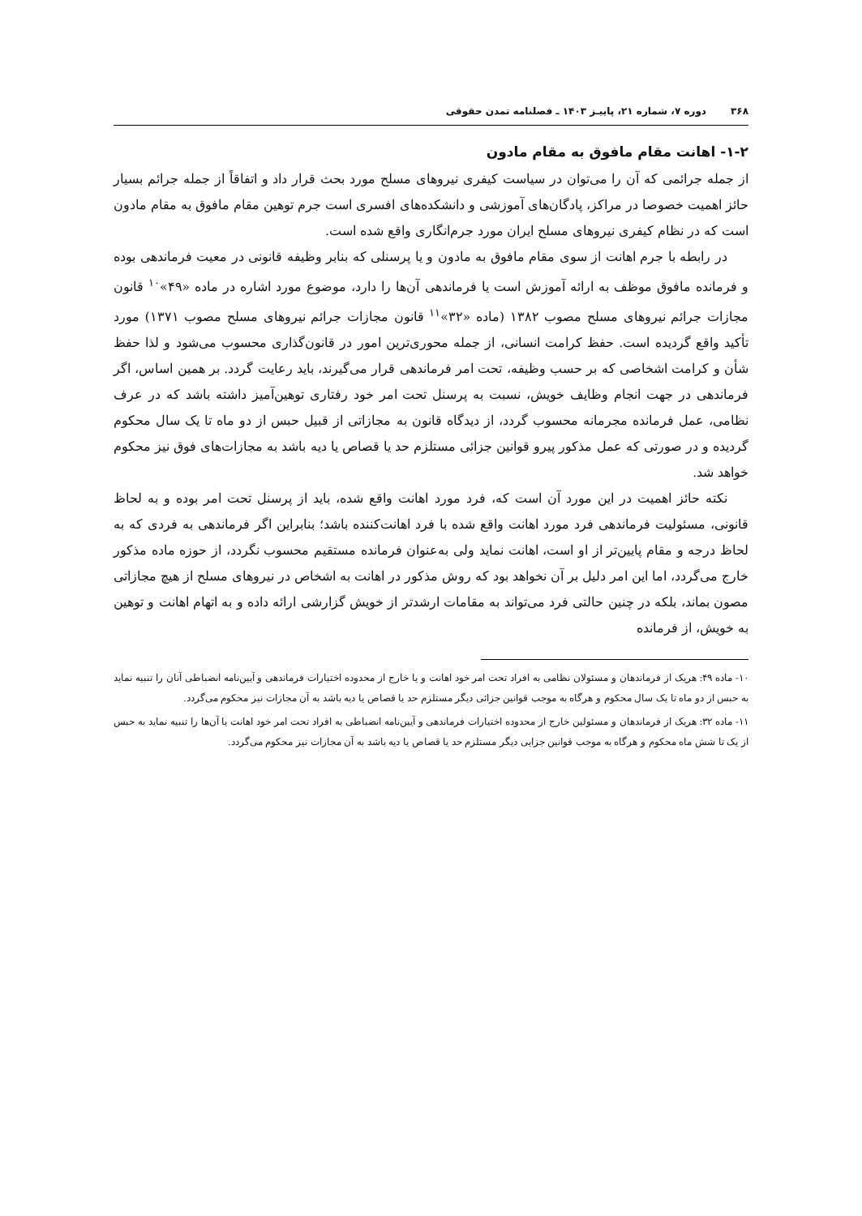۳۶۸ دوره ۷، شماره ۲۱، پاییـز ۱۴۰۳ ـ فصلنامه تمدن حقوقی
۱-۲- اهانت مقام مافوق به مقام مادون
از جمله جرائمی که آن را می‌توان در سیاست کیفری نیروهای مسلح مورد بحث قرار داد و اتفاقاً از جمله جرائم بسیار حائز اهمیت خصوصا در مراکز، پادگان‌های آموزشی و دانشکده‌های افسری است جرم توهین مقام مافوق به مقام مادون است که در نظام کیفری نیروهای مسلح ایران مورد جرم‌انگاری واقع شده است.
در رابطه با جرم اهانت از سوی مقام مافوق به مادون و یا پرسنلی که بنابر وظیفه قانونی در معیت فرماندهی بوده و فرمانده مافوق موظف به ارائه آموزش است یا فرماندهی آن‌ها را دارد، موضوع مورد اشاره در ماده «۴۹»<sup>۱۰</sup> قانون مجازات جرائم نیروهای مسلح مصوب ۱۳۸۲ (ماده «۳۲»<sup>۱۱</sup> قانون مجازات جرائم نیروهای مسلح مصوب ۱۳۷۱) مورد تأکید واقع گردیده است. حفظ کرامت انسانی، از جمله محوری‌ترین امور در قانون‌گذاری محسوب می‌شود و لذا حفظ شأن و کرامت اشخاصی که بر حسب وظیفه، تحت امر فرماندهی قرار می‌گیرند، باید رعایت گردد. بر همین اساس، اگر فرماندهی در جهت انجام وظایف خویش، نسبت به پرسنل تحت امر خود رفتاری توهین‌آمیز داشته باشد که در عرف نظامی، عمل فرمانده مجرمانه محسوب گردد، از دیدگاه قانون به مجازاتی از قبیل حبس از دو ماه تا یک سال محکوم گردیده و در صورتی که عمل مذکور پیرو قوانین جزائی مستلزم حد یا قصاص یا دیه باشد به مجازات‌های فوق نیز محکوم خواهد شد.
نکته حائز اهمیت در این مورد آن است که، فرد مورد اهانت واقع شده، باید از پرسنل تحت امر بوده و به لحاظ قانونی، مسئولیت فرماندهی فرد مورد اهانت واقع شده با فرد اهانت‌کننده باشد؛ بنابراین اگر فرماندهی به فردی که به لحاظ درجه و مقام پایین‌تر از او است، اهانت نماید ولی به‌عنوان فرمانده مستقیم محسوب نگردد، از حوزه ماده مذکور خارج می‌گردد، اما این امر دلیل بر آن نخواهد بود که روش مذکور در اهانت به اشخاص در نیروهای مسلح از هیچ مجازاتی مصون بماند، بلکه در چنین حالتی فرد می‌تواند به مقامات ارشدتر از خویش گزارشی ارائه داده و به اتهام اهانت و توهین به خویش، از فرمانده
۱۰- ماده ۴۹: هریک از فرماندهان و مسئولان نظامی به افراد تحت امر خود اهانت و یا خارج از محدوده اختیارات فرماندهی و آیین‌نامه انضباطی آنان را تنبیه نماید به حبس از دو ماه تا یک سال محکوم و هرگاه به موجب قوانین جزائی دیگر مستلزم حد یا قصاص یا دیه باشد به آن مجازات نیز محکوم می‌گردد.
۱۱- ماده ۳۲: هریک از فرماندهان و مسئولین خارج از محدوده اختیارات فرماندهی و آیین‌نامه انضباطی به افراد تحت امر خود اهانت یا آن‌ها را تنبیه نماید به حبس از یک تا شش ماه محکوم و هرگاه به موجب قوانین جزایی دیگر مستلزم حد یا قصاص یا دیه باشد به آن مجازات نیز محکوم می‌گردد.